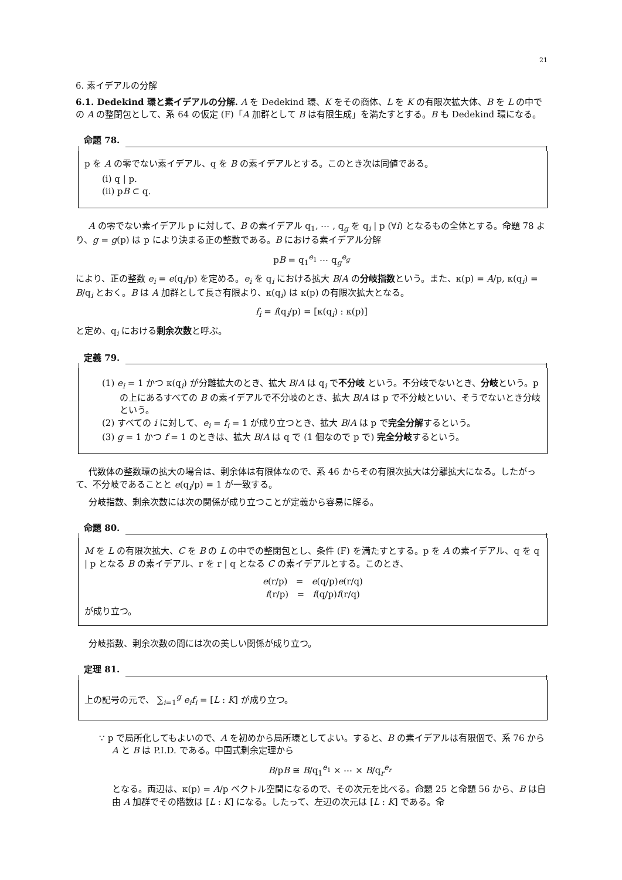21
6. 素イデアルの分解
6.1. Dedekind 環と素イデアルの分解. A を Dedekind 環、K をその商体、L を K の有限次拡大体、B を L の中での A の整閉包として、系 64 の仮定 (F)「A 加群として B は有限生成」を満たすとする。B も Dedekind 環になる。
命題 78.
p を A の零でない素イデアル、q を B の素イデアルとする。このとき次は同値である。
(i) q | p.
(ii) pB ⊂ q.
A の零でない素イデアル p に対して、B の素イデアル q<sub>1</sub>, ⋯ , q<sub>g</sub> を q<sub>i</sub> | p (∀i) となるもの全体とする。命題 78 より、g = g(p) は p により決まる正の整数である。B における素イデアル分解
pB = q<sub>1</sub><sup>e<sub>1</sub></sup> ⋯ q<sub>g</sub><sup>e<sub>g</sub></sup>
により、正の整数 e<sub>i</sub> = e(q<sub>i</sub>/p) を定める。e<sub>i</sub> を q<sub>i</sub> における拡大 B/A の分岐指数という。また、κ(p) = A/p, κ(q<sub>i</sub>) = B/q<sub>i</sub> とおく。B は A 加群として長さ有限より、κ(q<sub>i</sub>) は κ(p) の有限次拡大となる。
f<sub>i</sub> = f(q<sub>i</sub>/p) = [κ(q<sub>i</sub>) : κ(p)]
と定め、q<sub>i</sub> における剰余次数と呼ぶ。
定義 79.
(1) e<sub>i</sub> = 1 かつ κ(q<sub>i</sub>) が分離拡大のとき、拡大 B/A は q<sub>i</sub> で不分岐 という。不分岐でないとき、分岐という。p の上にあるすべての B の素イデアルで不分岐のとき、拡大 B/A は p で不分岐といい、そうでないとき分岐という。
(2) すべての i に対して、e<sub>i</sub> = f<sub>i</sub> = 1 が成り立つとき、拡大 B/A は p で完全分解するという。
(3) g = 1 かつ f = 1 のときは、拡大 B/A は q で (1 個なので p で) 完全分岐するという。
代数体の整数環の拡大の場合は、剰余体は有限体なので、系 46 からその有限次拡大は分離拡大になる。したがって、不分岐であることと e(q<sub>i</sub>/p) = 1 が一致する。
分岐指数、剰余次数には次の関係が成り立つことが定義から容易に解る。
命題 80.
M を L の有限次拡大、C を B の L の中での整閉包とし、条件 (F) を満たすとする。p を A の素イデアル、q を q | p となる B の素イデアル、r を r | q となる C の素イデアルとする。このとき、
e(r/p) = e(q/p)e(r/q)
f(r/p) = f(q/p)f(r/q)
が成り立つ。
分岐指数、剰余次数の間には次の美しい関係が成り立つ。
定理 81.
上の記号の元で、 ∑<sub>i=1</sub><sup>g</sup> e<sub>i</sub>f<sub>i</sub> = [L : K] が成り立つ。
∵ p で局所化してもよいので、A を初めから局所環としてよい。すると、B の素イデアルは有限個で、系 76 から A と B は P.I.D. である。中国式剰余定理から
B/pB ≅ B/q<sub>1</sub><sup>e<sub>1</sub></sup> × ⋯ × B/q<sub>r</sub><sup>e<sub>r</sub></sup>
となる。両辺は、κ(p) = A/p ベクトル空間になるので、その次元を比べる。命題 25 と命題 56 から、B は自由 A 加群でその階数は [L : K] になる。したって、左辺の次元は [L : K] である。命